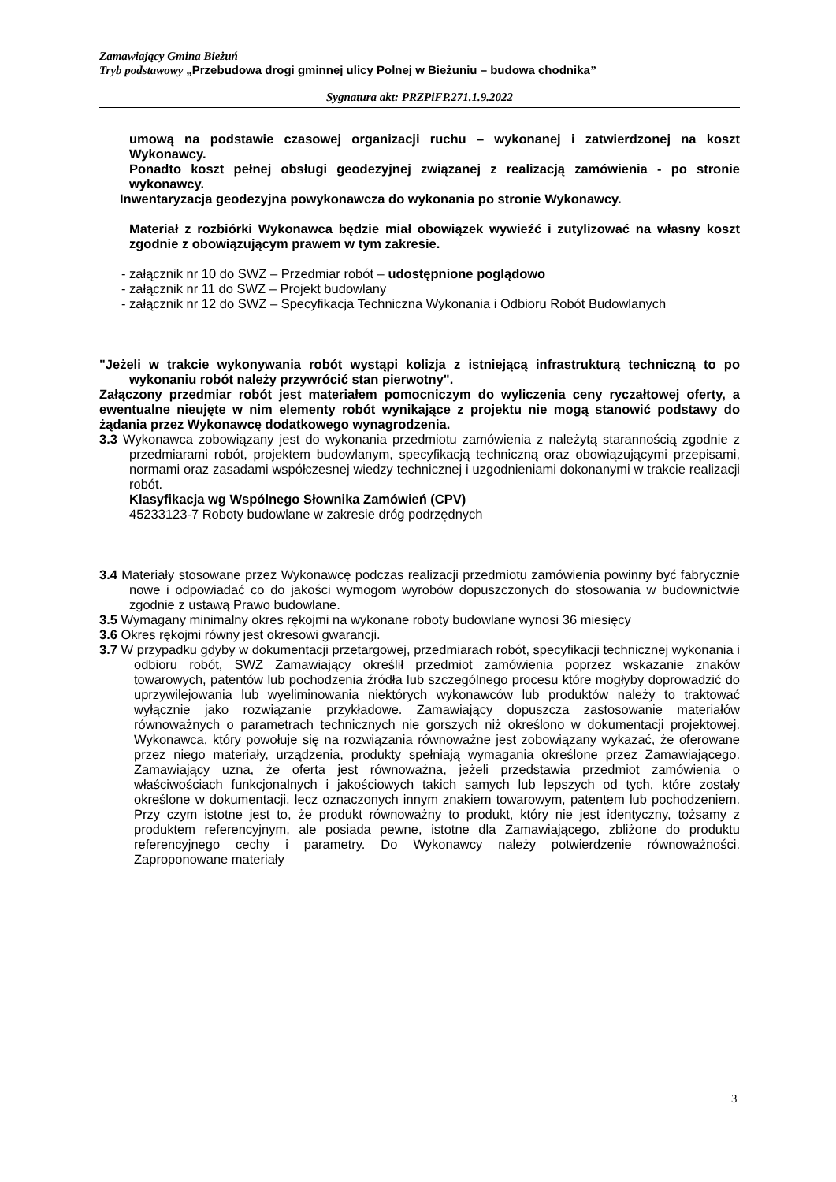Zamawiający Gmina Bieżuń
Tryb podstawowy „Przebudowa drogi gminnej ulicy Polnej w Bieżuniu – budowa chodnika”
Sygnatura akt: PRZPiFP.271.1.9.2022
umową na podstawie czasowej organizacji ruchu – wykonanej i zatwierdzonej na koszt Wykonawcy.
Ponadto koszt pełnej obsługi geodezyjnej związanej z realizacją zamówienia - po stronie wykonawcy.
Inwentaryzacja geodezyjna powykonawcza do wykonania po stronie Wykonawcy.
Materiał z rozbiórki Wykonawca będzie miał obowiązek wywieźć i zutylizować na własny koszt zgodnie z obowiązującym prawem w tym zakresie.
- załącznik nr 10 do SWZ – Przedmiar robót – udostępnione poglądowo
- załącznik nr 11 do SWZ – Projekt budowlany
- załącznik nr 12 do SWZ – Specyfikacja Techniczna Wykonania i Odbioru Robót Budowlanych
"Jeżeli w trakcie wykonywania robót wystąpi kolizja z istniejącą infrastrukturą techniczną to po wykonaniu robót należy przywrócić stan pierwotny".
Załączony przedmiar robót jest materiałem pomocniczym do wyliczenia ceny ryczałtowej oferty, a ewentualne nieujęte w nim elementy robót wynikające z projektu nie mogą stanowić podstawy do żądania przez Wykonawcę dodatkowego wynagrodzenia.
3.3 Wykonawca zobowiązany jest do wykonania przedmiotu zamówienia z należytą starannością zgodnie z przedmiarami robót, projektem budowlanym, specyfikacją techniczną oraz obowiązującymi przepisami, normami oraz zasadami współczesnej wiedzy technicznej i uzgodnieniami dokonanymi w trakcie realizacji robót.
Klasyfikacja wg Wspólnego Słownika Zamówień (CPV)
45233123-7 Roboty budowlane w zakresie dróg podrzędnych
3.4 Materiały stosowane przez Wykonawcę podczas realizacji przedmiotu zamówienia powinny być fabrycznie nowe i odpowiadać co do jakości wymogom wyrobów dopuszczonych do stosowania w budownictwie zgodnie z ustawą Prawo budowlane.
3.5 Wymagany minimalny okres rękojmi na wykonane roboty budowlane wynosi 36 miesięcy
3.6 Okres rękojmi równy jest okresowi gwarancji.
3.7 W przypadku gdyby w dokumentacji przetargowej, przedmiarach robót, specyfikacji technicznej wykonania i odbioru robót, SWZ Zamawiający określił przedmiot zamówienia poprzez wskazanie znaków towarowych, patentów lub pochodzenia źródła lub szczególnego procesu które mogłyby doprowadzić do uprzywilejowania lub wyeliminowania niektórych wykonawców lub produktów należy to traktować wyłącznie jako rozwiązanie przykładowe. Zamawiający dopuszcza zastosowanie materiałów równoważnych o parametrach technicznych nie gorszych niż określono w dokumentacji projektowej. Wykonawca, który powołuje się na rozwiązania równoważne jest zobowiązany wykazać, że oferowane przez niego materiały, urządzenia, produkty spełniają wymagania określone przez Zamawiającego. Zamawiający uzna, że oferta jest równoważna, jeżeli przedstawia przedmiot zamówienia o właściwościach funkcjonalnych i jakościowych takich samych lub lepszych od tych, które zostały określone w dokumentacji, lecz oznaczonych innym znakiem towarowym, patentem lub pochodzeniem. Przy czym istotne jest to, że produkt równoważny to produkt, który nie jest identyczny, tożsamy z produktem referencyjnym, ale posiada pewne, istotne dla Zamawiającego, zbliżone do produktu referencyjnego cechy i parametry. Do Wykonawcy należy potwierdzenie równoważności. Zaproponowane materiały
3